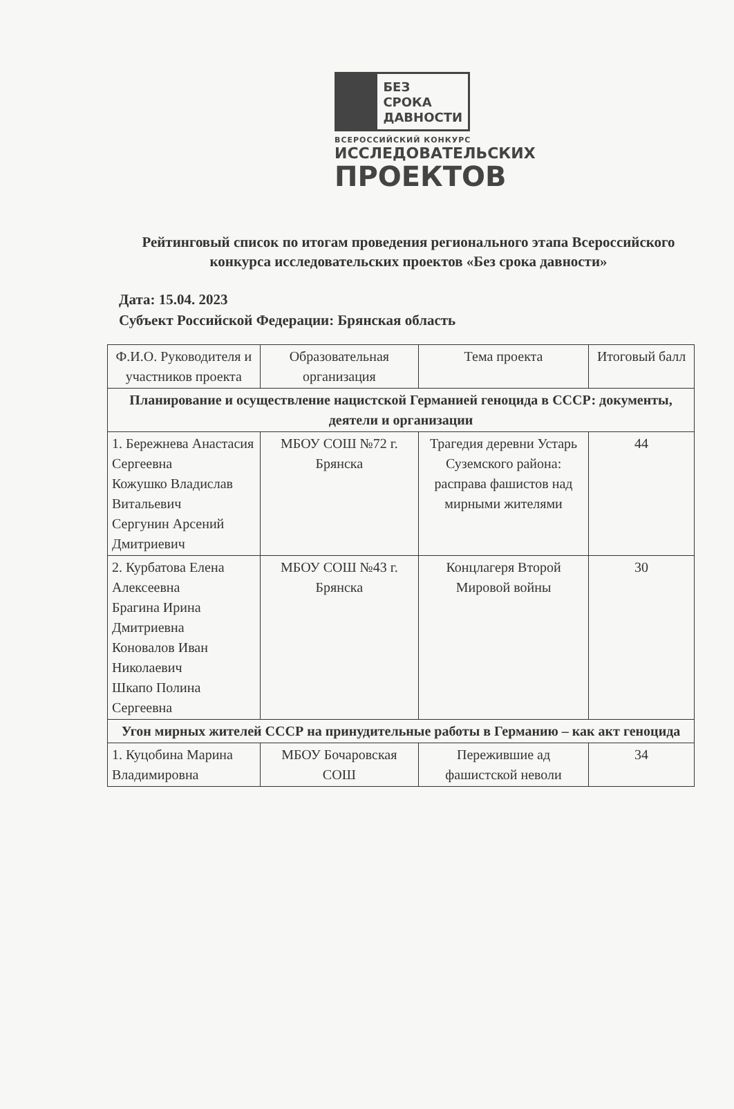БЕЗ СРОКА
ДАВНОСТИ
ВСЕРОССИЙСКИЙ КОНКУРС
ИССЛЕДОВАТЕЛЬСКИХ
ПРОЕКТОВ
Рейтинговый список по итогам проведения регионального этапа Всероссийского конкурса исследовательских проектов «Без срока давности»
Дата: 15.04. 2023
Субъект Российской Федерации: Брянская область
| Ф.И.О. Руководителя и участников проекта | Образовательная организация | Тема проекта | Итоговый балл |
| --- | --- | --- | --- |
| Планирование и осуществление нацистской Германией геноцида в СССР: документы, деятели и организации | | | |
| 1. Бережнева Анастасия Сергеевна Кожушко Владислав Витальевич Сергунин Арсений Дмитриевич | МБОУ СОШ №72 г. Брянска | Трагедия деревни Устарь Суземского района: расправа фашистов над мирными жителями | 44 |
| 2. Курбатова Елена Алексеевна Брагина Ирина Дмитриевна Коновалов Иван Николаевич Шкапо Полина Сергеевна | МБОУ СОШ №43 г. Брянска | Концлагеря Второй Мировой войны | 30 |
| Угон мирных жителей СССР на принудительные работы в Германию – как акт геноцида | | | |
| 1. Куцобина Марина Владимировна | МБОУ Бочаровская СОШ | Пережившие ад фашистской неволи | 34 |